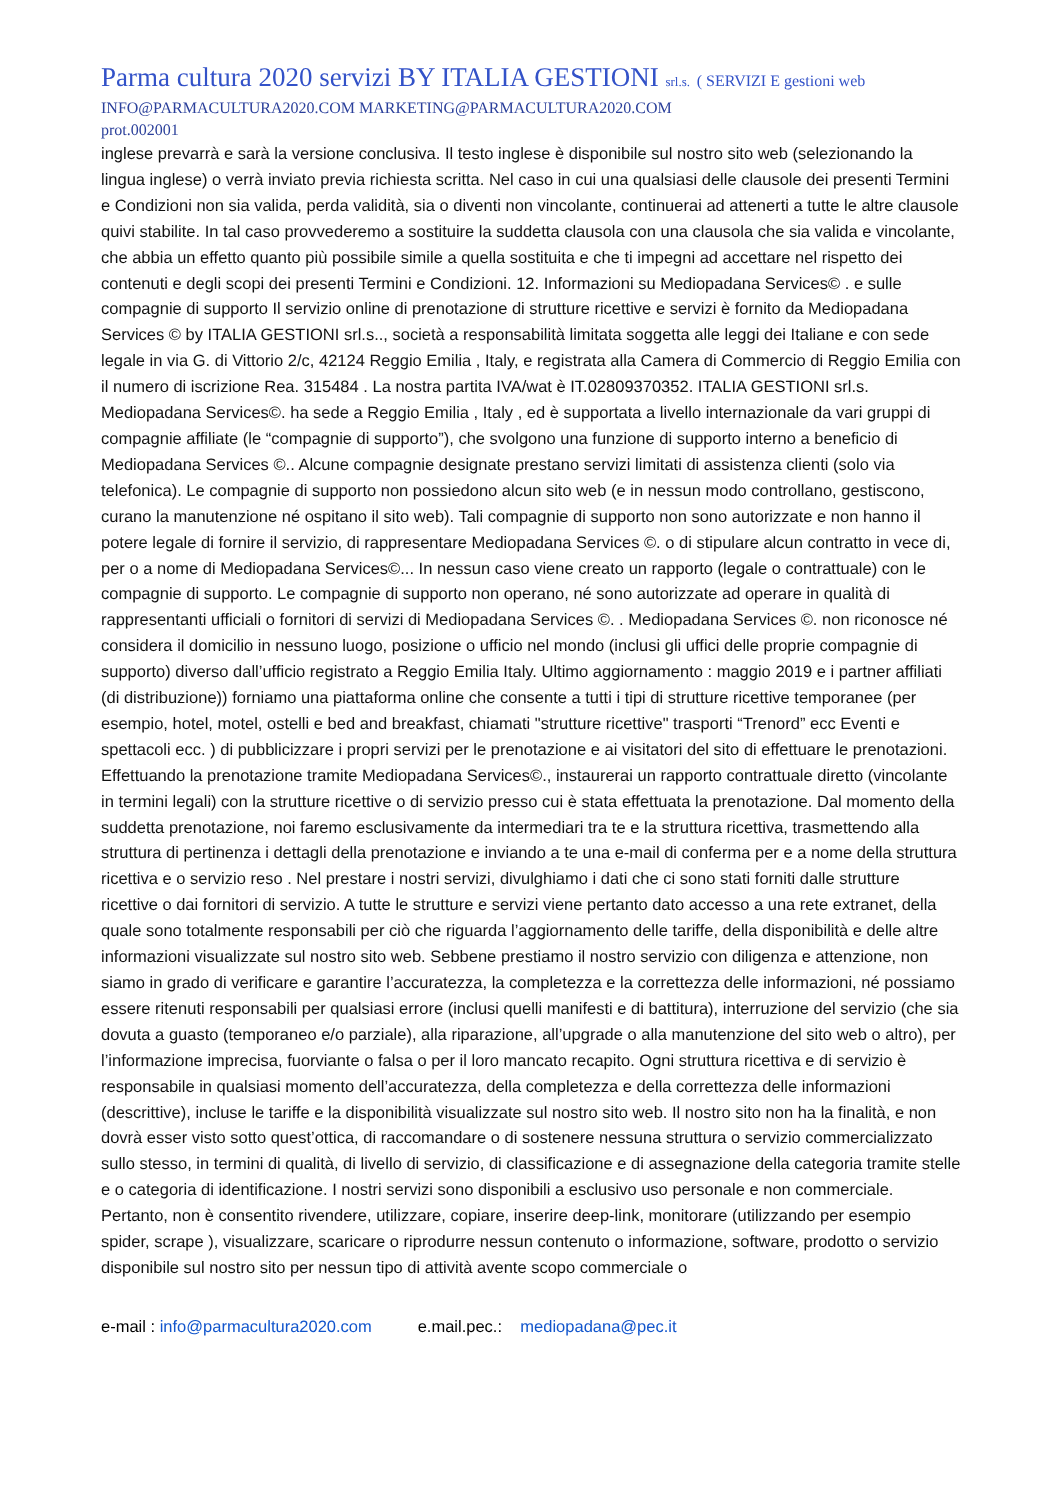Parma cultura 2020 servizi BY ITALIA GESTIONI srl.s. ( SERVIZI E gestioni web
INFO@PARMACULTURA2020.COM MARKETING@PARMACULTURA2020.COM
prot.002001
inglese prevarrà e sarà la versione conclusiva. Il testo inglese è disponibile sul nostro sito web (selezionando la lingua inglese) o verrà inviato previa richiesta scritta. Nel caso in cui una qualsiasi delle clausole dei presenti Termini e Condizioni non sia valida, perda validità, sia o diventi non vincolante, continuerai ad attenerti a tutte le altre clausole quivi stabilite. In tal caso provvederemo a sostituire la suddetta clausola con una clausola che sia valida e vincolante, che abbia un effetto quanto più possibile simile a quella sostituita e che ti impegni ad accettare nel rispetto dei contenuti e degli scopi dei presenti Termini e Condizioni. 12. Informazioni su Mediopadana Services© . e sulle compagnie di supporto Il servizio online di prenotazione di strutture ricettive e servizi è fornito da Mediopadana Services © by ITALIA GESTIONI srl.s.., società a responsabilità limitata soggetta alle leggi dei Italiane e con sede legale in via G. di Vittorio 2/c, 42124 Reggio Emilia , Italy, e registrata alla Camera di Commercio di Reggio Emilia con il numero di iscrizione Rea. 315484 . La nostra partita IVA/wat è IT.02809370352. ITALIA GESTIONI srl.s. Mediopadana Services©. ha sede a Reggio Emilia , Italy , ed è supportata a livello internazionale da vari gruppi di compagnie affiliate (le “compagnie di supporto”), che svolgono una funzione di supporto interno a beneficio di Mediopadana Services ©.. Alcune compagnie designate prestano servizi limitati di assistenza clienti (solo via telefonica). Le compagnie di supporto non possiedono alcun sito web (e in nessun modo controllano, gestiscono, curano la manutenzione né ospitano il sito web). Tali compagnie di supporto non sono autorizzate e non hanno il potere legale di fornire il servizio, di rappresentare Mediopadana Services ©. o di stipulare alcun contratto in vece di, per o a nome di Mediopadana Services©... In nessun caso viene creato un rapporto (legale o contrattuale) con le compagnie di supporto. Le compagnie di supporto non operano, né sono autorizzate ad operare in qualità di rappresentanti ufficiali o fornitori di servizi di Mediopadana Services ©. . Mediopadana Services ©. non riconosce né considera il domicilio in nessuno luogo, posizione o ufficio nel mondo (inclusi gli uffici delle proprie compagnie di supporto) diverso dall’ufficio registrato a Reggio Emilia Italy. Ultimo aggiornamento : maggio 2019 e i partner affiliati (di distribuzione)) forniamo una piattaforma online che consente a tutti i tipi di strutture ricettive temporanee (per esempio, hotel, motel, ostelli e bed and breakfast, chiamati "strutture ricettive" trasporti “Trenord” ecc Eventi e spettacoli ecc. ) di pubblicizzare i propri servizi per le prenotazione e ai visitatori del sito di effettuare le prenotazioni. Effettuando la prenotazione tramite Mediopadana Services©., instaurerai un rapporto contrattuale diretto (vincolante in termini legali) con la strutture ricettive o di servizio presso cui è stata effettuata la prenotazione. Dal momento della suddetta prenotazione, noi faremo esclusivamente da intermediari tra te e la struttura ricettiva, trasmettendo alla struttura di pertinenza i dettagli della prenotazione e inviando a te una e-mail di conferma per e a nome della struttura ricettiva e o servizio reso . Nel prestare i nostri servizi, divulghiamo i dati che ci sono stati forniti dalle strutture ricettive o dai fornitori di servizio. A tutte le strutture e servizi viene pertanto dato accesso a una rete extranet, della quale sono totalmente responsabili per ciò che riguarda l’aggiornamento delle tariffe, della disponibilità e delle altre informazioni visualizzate sul nostro sito web. Sebbene prestiamo il nostro servizio con diligenza e attenzione, non siamo in grado di verificare e garantire l’accuratezza, la completezza e la correttezza delle informazioni, né possiamo essere ritenuti responsabili per qualsiasi errore (inclusi quelli manifesti e di battitura), interruzione del servizio (che sia dovuta a guasto (temporaneo e/o parziale), alla riparazione, all’upgrade o alla manutenzione del sito web o altro), per l’informazione imprecisa, fuorviante o falsa o per il loro mancato recapito. Ogni struttura ricettiva e di servizio è responsabile in qualsiasi momento dell’accuratezza, della completezza e della correttezza delle informazioni (descrittive), incluse le tariffe e la disponibilità visualizzate sul nostro sito web. Il nostro sito non ha la finalità, e non dovrà esser visto sotto quest’ottica, di raccomandare o di sostenere nessuna struttura o servizio commercializzato sullo stesso, in termini di qualità, di livello di servizio, di classificazione e di assegnazione della categoria tramite stelle e o categoria di identificazione. I nostri servizi sono disponibili a esclusivo uso personale e non commerciale. Pertanto, non è consentito rivendere, utilizzare, copiare, inserire deep-link, monitorare (utilizzando per esempio spider, scrape ), visualizzare, scaricare o riprodurre nessun contenuto o informazione, software, prodotto o servizio disponibile sul nostro sito per nessun tipo di attività avente scopo commerciale o
e-mail : info@parmacultura2020.com e.mail.pec.: mediopadana@pec.it